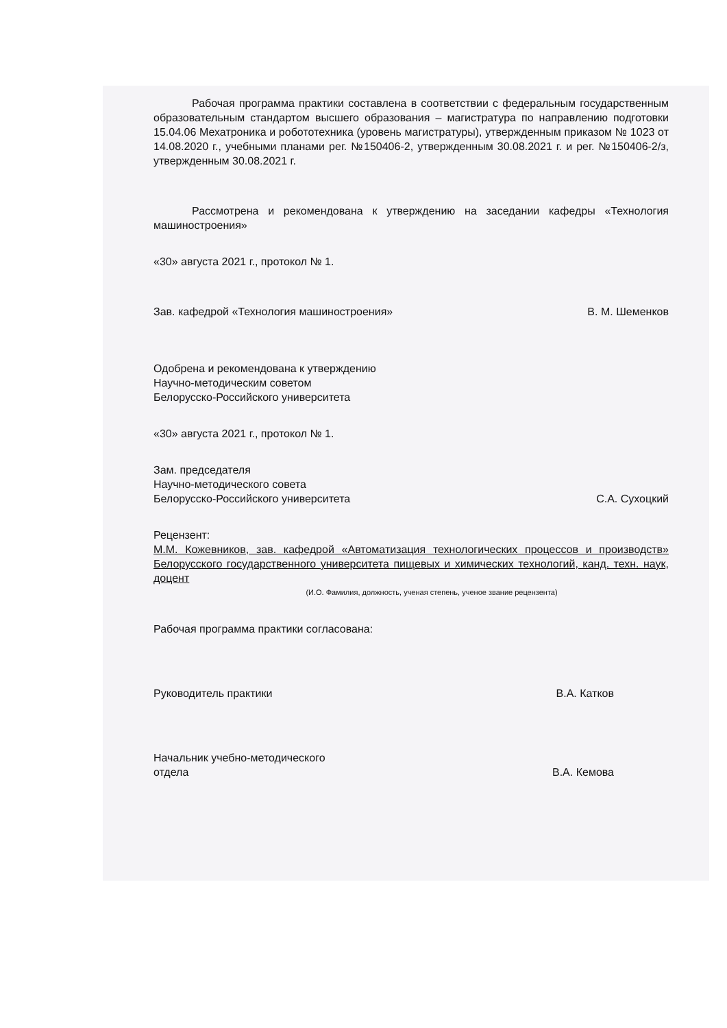Рабочая программа практики составлена в соответствии с федеральным государственным образовательным стандартом высшего образования – магистратура по направлению подготовки 15.04.06 Мехатроника и робототехника (уровень магистратуры), утвержденным приказом № 1023 от 14.08.2020 г., учебными планами рег. №150406-2, утвержденным 30.08.2021 г. и рег. №150406-2/з, утвержденным 30.08.2021 г.
Рассмотрена и рекомендована к утверждению на заседании кафедры «Технология машиностроения»
«30» августа 2021 г., протокол № 1.
Зав. кафедрой «Технология машиностроения» В. М. Шеменков
Одобрена и рекомендована к утверждению
Научно-методическим советом
Белорусско-Российского университета
«30» августа 2021 г., протокол № 1.
Зам. председателя
Научно-методического совета
Белорусско-Российского университета С.А. Сухоцкий
Рецензент:
М.М. Кожевников, зав. кафедрой «Автоматизация технологических процессов и производств» Белорусского государственного университета пищевых и химических технологий, канд. техн. наук, доцент
(И.О. Фамилия, должность, ученая степень, ученое звание рецензента)
Рабочая программа практики согласована:
Руководитель практики В.А. Катков
Начальник учебно-методического
отдела В.А. Кемова